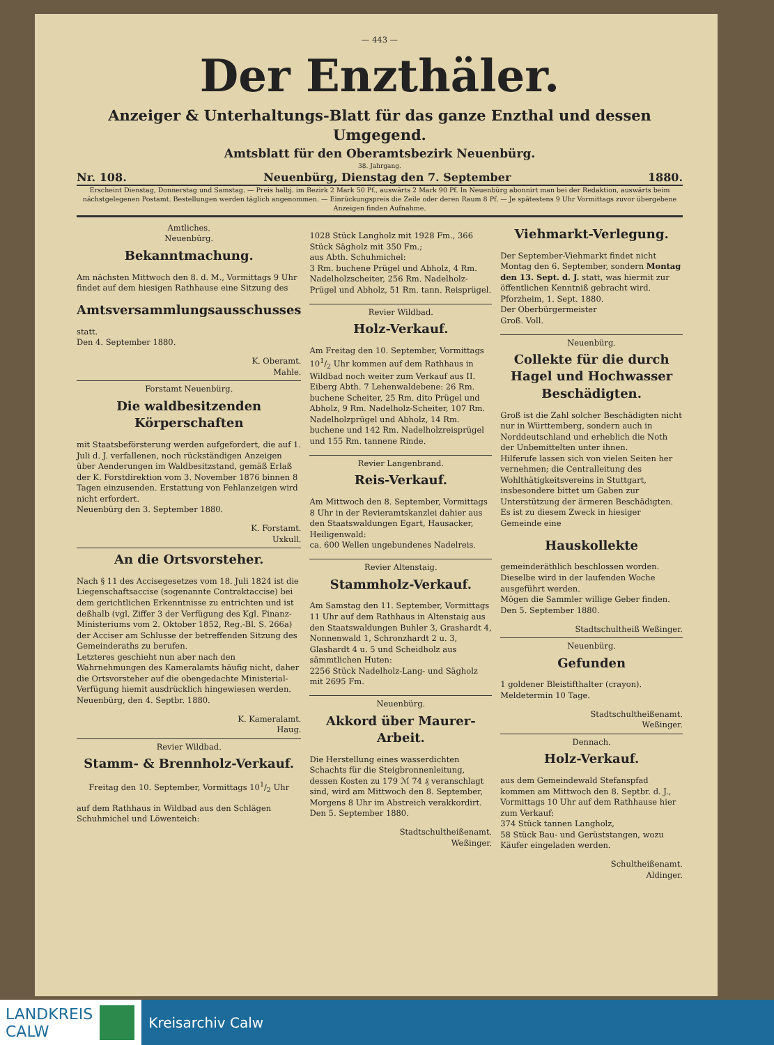— 443 —
Der Enzthäler.
Anzeiger & Unterhaltungs-Blatt für das ganze Enzthal und dessen Umgegend.
Amtsblatt für den Oberamtsbezirk Neuenbürg.
38. Jahrgang.
Nr. 108. Neuenbürg, Dienstag den 7. September 1880.
Erscheint Dienstag, Donnerstag und Samstag. — Preis halbj. im Bezirk 2 Mark 50 Pf., auswärts 2 Mark 90 Pf. In Neuenbürg abonnirt man bei der Redaktion, auswärts beim nächstgelegenen Postamt. Bestellungen werden täglich angenommen. — Einrückungspreis die Zeile oder deren Raum 8 Pf. — Je spätestens 9 Uhr Vormittags zuvor übergebene Anzeigen finden Aufnahme.
Amtliches.
Neuenbürg.
Bekanntmachung.
Am nächsten Mittwoch den 8. d. M., Vormittags 9 Uhr findet auf dem hiesigen Rathhause eine Sitzung des
Amtsversammlungsausschusses
statt.
Den 4. September 1880.
K. Oberamt.
Mahle.
Forstamt Neuenbürg.
Die waldbesitzenden Körperschaften
mit Staatsbeförsterung werden aufgefordert, die auf 1. Juli d. J. verfallenen, noch rückständigen Anzeigen über Aenderungen im Waldbesitzstand, gemäß Erlaß der K. Forstdirektion vom 3. November 1876 binnen 8 Tagen einzusenden. Erstattung von Fehlanzeigen wird nicht erfordert.
Neuenbürg den 3. September 1880.
K. Forstamt.
Uxkull.
An die Ortsvorsteher.
Nach § 11 des Accisegesetzes vom 18. Juli 1824 ist die Liegenschaftsaccise (sogenannte Contraktaccise) bei dem gerichtlichen Erkenntnisse zu entrichten und ist deßhalb (vgl. Ziffer 3 der Verfügung des Kgl. Finanz-Ministeriums vom 2. Oktober 1852, Reg.-Bl. S. 266a) der Acciser am Schlusse der betreffenden Sitzung des Gemeinderaths zu berufen.
Letzteres geschieht nun aber nach den Wahrnehmungen des Kameralamts häufig nicht, daher die Ortsvorsteher auf die obengedachte Ministerial-Verfügung hiemit ausdrücklich hingewiesen werden.
Neuenbürg, den 4. Septbr. 1880.
K. Kameralamt.
Haug.
Revier Wildbad.
Stamm- & Brennholz-Verkauf.
Freitag den 10. September, Vormittags 101/2 Uhr
auf dem Rathhaus in Wildbad aus den Schlägen Schuhmichel und Löwenteich:
1028 Stück Langholz mit 1928 Fm., 366 Stück Sägholz mit 350 Fm.;
aus Abth. Schuhmichel:
3 Rm. buchene Prügel und Abholz, 4 Rm. Nadelholzscheiter, 256 Rm. Nadelholz-Prügel und Abholz, 51 Rm. tann. Reisprügel.
Revier Wildbad.
Holz-Verkauf.
Am Freitag den 10. September, Vormittags 101/2 Uhr kommen auf dem Rathhaus in Wildbad noch weiter zum Verkauf aus II. Eiberg Abth. 7 Lehenwaldebene: 26 Rm. buchene Scheiter, 25 Rm. dito Prügel und Abholz, 9 Rm. Nadelholz-Scheiter, 107 Rm. Nadelholzprügel und Abholz, 14 Rm. buchene und 142 Rm. Nadelholzreisprügel und 155 Rm. tannene Rinde.
Revier Langenbrand.
Reis-Verkauf.
Am Mittwoch den 8. September, Vormittags 8 Uhr in der Revieramtskanzlei dahier aus den Staatswaldungen Egart, Hausacker, Heiligenwald:
ca. 600 Wellen ungebundenes Nadelreis.
Revier Altenstaig.
Stammholz-Verkauf.
Am Samstag den 11. September, Vormittags 11 Uhr auf dem Rathhaus in Altenstaig aus den Staatswaldungen Buhler 3, Grashardt 4, Nonnenwald 1, Schronzhardt 2 u. 3, Glashardt 4 u. 5 und Scheidholz aus sämmtlichen Huten:
2256 Stück Nadelholz-Lang- und Sägholz mit 2695 Fm.
Neuenbürg.
Akkord über Maurer-Arbeit.
Die Herstellung eines wasserdichten Schachts für die Steigbronnenleitung, dessen Kosten zu 179 ℳ 74 ₰ veranschlagt sind, wird am Mittwoch den 8. September, Morgens 8 Uhr im Abstreich verakkordirt.
Den 5. September 1880.
Stadtschultheißenamt.
Weßinger.
Viehmarkt-Verlegung.
Der September-Viehmarkt findet nicht Montag den 6. September, sondern Montag den 13. Sept. d. J. statt, was hiermit zur öffentlichen Kenntniß gebracht wird.
Pforzheim, 1. Sept. 1880.
Der Oberbürgermeister
Groß. Voll.
Neuenbürg.
Collekte für die durch Hagel und Hochwasser Beschädigten.
Groß ist die Zahl solcher Beschädigten nicht nur in Württemberg, sondern auch in Norddeutschland und erheblich die Noth der Unbemittelten unter ihnen.
Hilferufe lassen sich von vielen Seiten her vernehmen; die Centralleitung des Wohlthätigkeitsvereins in Stuttgart, insbesondere bittet um Gaben zur Unterstützung der ärmeren Beschädigten.
Es ist zu diesem Zweck in hiesiger Gemeinde eine
Hauskollekte
gemeinderäthlich beschlossen worden.
Dieselbe wird in der laufenden Woche ausgeführt werden.
Mögen die Sammler willige Geber finden.
Den 5. September 1880.
Stadtschultheiß Weßinger.
Neuenbürg.
Gefunden
1 goldener Bleistifthalter (crayon).
Meldetermin 10 Tage.
Stadtschultheißenamt.
Weßinger.
Dennach.
Holz-Verkauf.
aus dem Gemeindewald Stefanspfad kommen am Mittwoch den 8. Septbr. d. J., Vormittags 10 Uhr auf dem Rathhause hier zum Verkauf:
374 Stück tannen Langholz,
58 Stück Bau- und Gerüststangen, wozu Käufer eingeladen werden.
Schultheißenamt.
Aldinger.
LANDKREIS
CALW
Kreisarchiv Calw